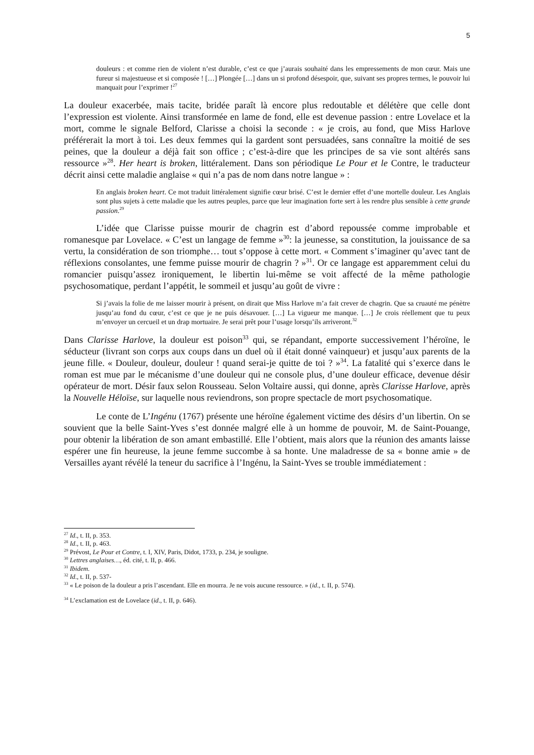5
douleurs : et comme rien de violent n’est durable, c’est ce que j’aurais souhaité dans les empressements de mon cœur. Mais une fureur si majestueuse et si composée ! […] Plongée […] dans un si profond désespoir, que, suivant ses propres termes, le pouvoir lui manquait pour l’exprimer !<sup>27</sup>
La douleur exacerbée, mais tacite, bridée paraît là encore plus redoutable et délétère que celle dont l’expression est violente. Ainsi transformée en lame de fond, elle est devenue passion : entre Lovelace et la mort, comme le signale Belford, Clarisse a choisi la seconde : « je crois, au fond, que Miss Harlove préférerait la mort à toi. Les deux femmes qui la gardent sont persuadées, sans connaître la moitié de ses peines, que la douleur a déjà fait son office ; c’est-à-dire que les principes de sa vie sont altérés sans ressource »<sup>28</sup>. Her heart is broken, littéralement. Dans son périodique Le Pour et le Contre, le traducteur décrit ainsi cette maladie anglaise « qui n’a pas de nom dans notre langue » :
En anglais broken heart. Ce mot traduit littéralement signifie cœur brisé. C’est le dernier effet d’une mortelle douleur. Les Anglais sont plus sujets à cette maladie que les autres peuples, parce que leur imagination forte sert à les rendre plus sensible à cette grande passion.<sup>29</sup>
L’idée que Clarisse puisse mourir de chagrin est d’abord repoussée comme improbable et romanesque par Lovelace. « C’est un langage de femme »<sup>30</sup>: la jeunesse, sa constitution, la jouissance de sa vertu, la considération de son triomphe… tout s’oppose à cette mort. « Comment s’imaginer qu’avec tant de réflexions consolantes, une femme puisse mourir de chagrin ? »<sup>31</sup>. Or ce langage est apparemment celui du romancier puisqu’assez ironiquement, le libertin lui-même se voit affecté de la même pathologie psychosomatique, perdant l’appétit, le sommeil et jusqu’au goût de vivre :
Si j’avais la folie de me laisser mourir à présent, on dirait que Miss Harlove m’a fait crever de chagrin. Que sa cruauté me pénètre jusqu’au fond du cœur, c’est ce que je ne puis désavouer. […] La vigueur me manque. […] Je crois réellement que tu peux m’envoyer un cercueil et un drap mortuaire. Je serai prêt pour l’usage lorsqu’ils arriveront.<sup>32</sup>
Dans Clarisse Harlove, la douleur est poison<sup>33</sup> qui, se répandant, emporte successivement l’héroïne, le séducteur (livrant son corps aux coups dans un duel où il était donné vainqueur) et jusqu’aux parents de la jeune fille. « Douleur, douleur, douleur ! quand serai-je quitte de toi ? »<sup>34</sup>. La fatalité qui s’exerce dans le roman est mue par le mécanisme d’une douleur qui ne console plus, d’une douleur efficace, devenue désir opérateur de mort. Désir faux selon Rousseau. Selon Voltaire aussi, qui donne, après Clarisse Harlove, après la Nouvelle Héloïse, sur laquelle nous reviendrons, son propre spectacle de mort psychosomatique.
Le conte de L’Ingénu (1767) présente une héroïne également victime des désirs d’un libertin. On se souvient que la belle Saint-Yves s’est donnée malgré elle à un homme de pouvoir, M. de Saint-Pouange, pour obtenir la libération de son amant embastillé. Elle l’obtient, mais alors que la réunion des amants laisse espérer une fin heureuse, la jeune femme succombe à sa honte. Une maladresse de sa « bonne amie » de Versailles ayant révélé la teneur du sacrifice à l’Ingénu, la Saint-Yves se trouble immédiatement :
<sup>27</sup> Id., t. II, p. 353.
<sup>28</sup> Id., t. II, p. 463.
<sup>29</sup> Prévost, Le Pour et Contre, t. I, XIV, Paris, Didot, 1733, p. 234, je souligne.
<sup>30</sup> Lettres anglaises…, éd. cité, t. II, p. 466.
<sup>31</sup> Ibidem.
<sup>32</sup> Id., t. II, p. 537-
<sup>33</sup> « Le poison de la douleur a pris l’ascendant. Elle en mourra. Je ne vois aucune ressource. » (id., t. II, p. 574).
<sup>34</sup> L’exclamation est de Lovelace (id., t. II, p. 646).